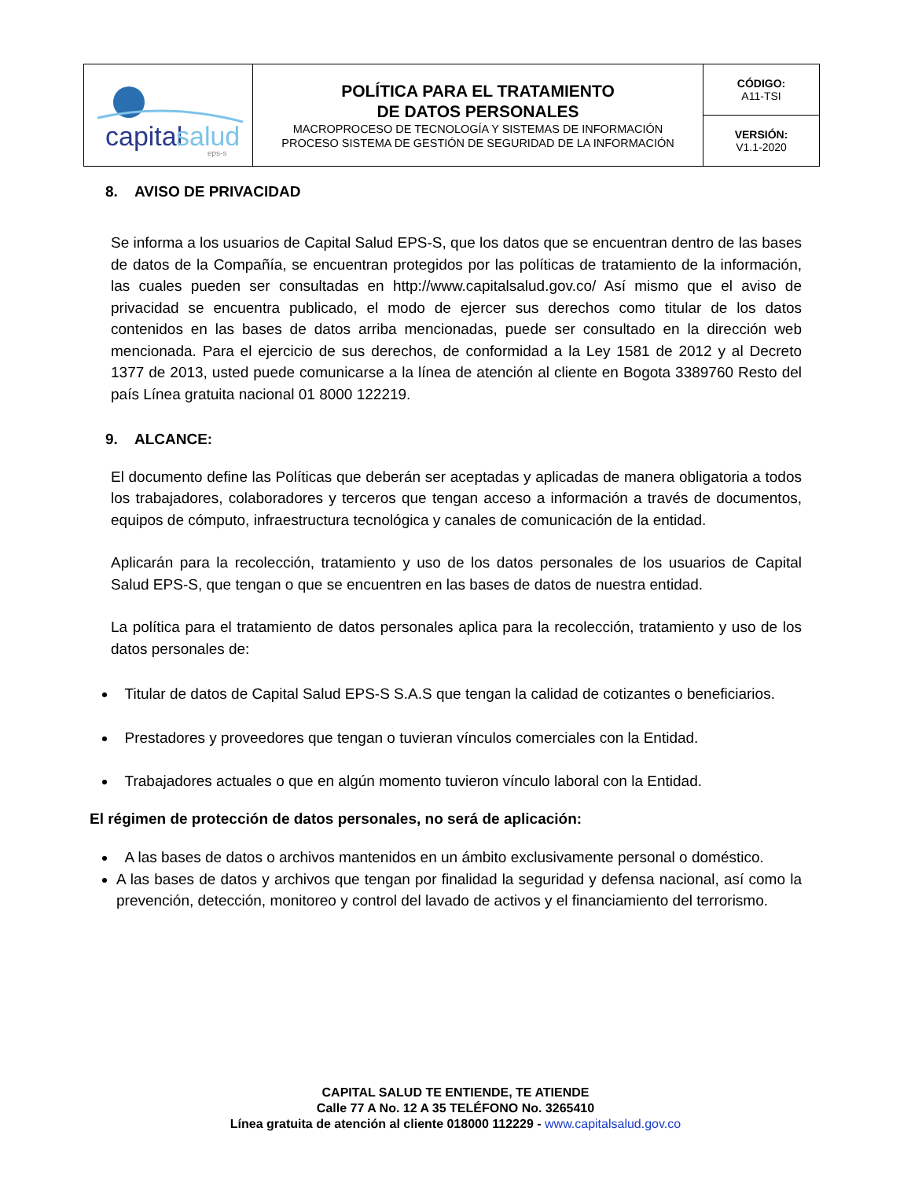| capital salud eps-s | POLÍTICA PARA EL TRATAMIENTO DE DATOS PERSONALES MACROPROCESO DE TECNOLOGÍA Y SISTEMAS DE INFORMACIÓN PROCESO SISTEMA DE GESTIÓN DE SEGURIDAD DE LA INFORMACIÓN | CÓDIGO: A11-TSI |
| | | VERSIÓN: V1.1-2020 |
8. AVISO DE PRIVACIDAD
Se informa a los usuarios de Capital Salud EPS-S, que los datos que se encuentran dentro de las bases de datos de la Compañía, se encuentran protegidos por las políticas de tratamiento de la información, las cuales pueden ser consultadas en http://www.capitalsalud.gov.co/ Así mismo que el aviso de privacidad se encuentra publicado, el modo de ejercer sus derechos como titular de los datos contenidos en las bases de datos arriba mencionadas, puede ser consultado en la dirección web mencionada. Para el ejercicio de sus derechos, de conformidad a la Ley 1581 de 2012 y al Decreto 1377 de 2013, usted puede comunicarse a la línea de atención al cliente en Bogota 3389760 Resto del país Línea gratuita nacional 01 8000 122219.
9. ALCANCE:
El documento define las Políticas que deberán ser aceptadas y aplicadas de manera obligatoria a todos los trabajadores, colaboradores y terceros que tengan acceso a información a través de documentos, equipos de cómputo, infraestructura tecnológica y canales de comunicación de la entidad.
Aplicarán para la recolección, tratamiento y uso de los datos personales de los usuarios de Capital Salud EPS-S, que tengan o que se encuentren en las bases de datos de nuestra entidad.
La política para el tratamiento de datos personales aplica para la recolección, tratamiento y uso de los datos personales de:
Titular de datos de Capital Salud EPS-S S.A.S que tengan la calidad de cotizantes o beneficiarios.
Prestadores y proveedores que tengan o tuvieran vínculos comerciales con la Entidad.
Trabajadores actuales o que en algún momento tuvieron vínculo laboral con la Entidad.
El régimen de protección de datos personales, no será de aplicación:
A las bases de datos o archivos mantenidos en un ámbito exclusivamente personal o doméstico.
A las bases de datos y archivos que tengan por finalidad la seguridad y defensa nacional, así como la prevención, detección, monitoreo y control del lavado de activos y el financiamiento del terrorismo.
CAPITAL SALUD TE ENTIENDE, TE ATIENDE
Calle 77 A No. 12 A 35 TELÉFONO No. 3265410
Línea gratuita de atención al cliente 018000 112229 - www.capitalsalud.gov.co